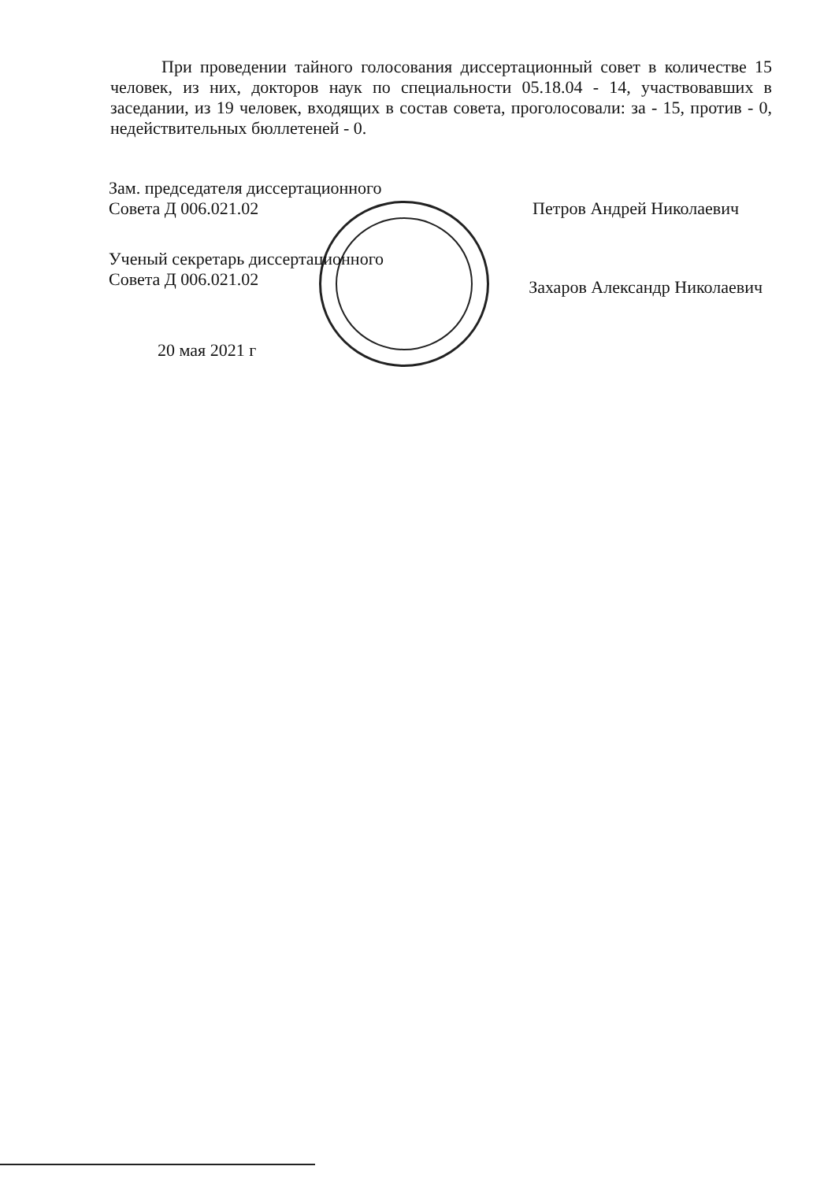При проведении тайного голосования диссертационный совет в количестве 15 человек, из них, докторов наук по специальности 05.18.04 - 14, участвовавших в заседании, из 19 человек, входящих в состав совета, проголосовали: за - 15, против - 0, недействительных бюллетеней - 0.
Зам. председателя диссертационного
Совета Д 006.021.02 Петров Андрей Николаевич
Ученый секретарь диссертационного
Совета Д 006.021.02 Захаров Александр Николаевич
20 мая 2021 г